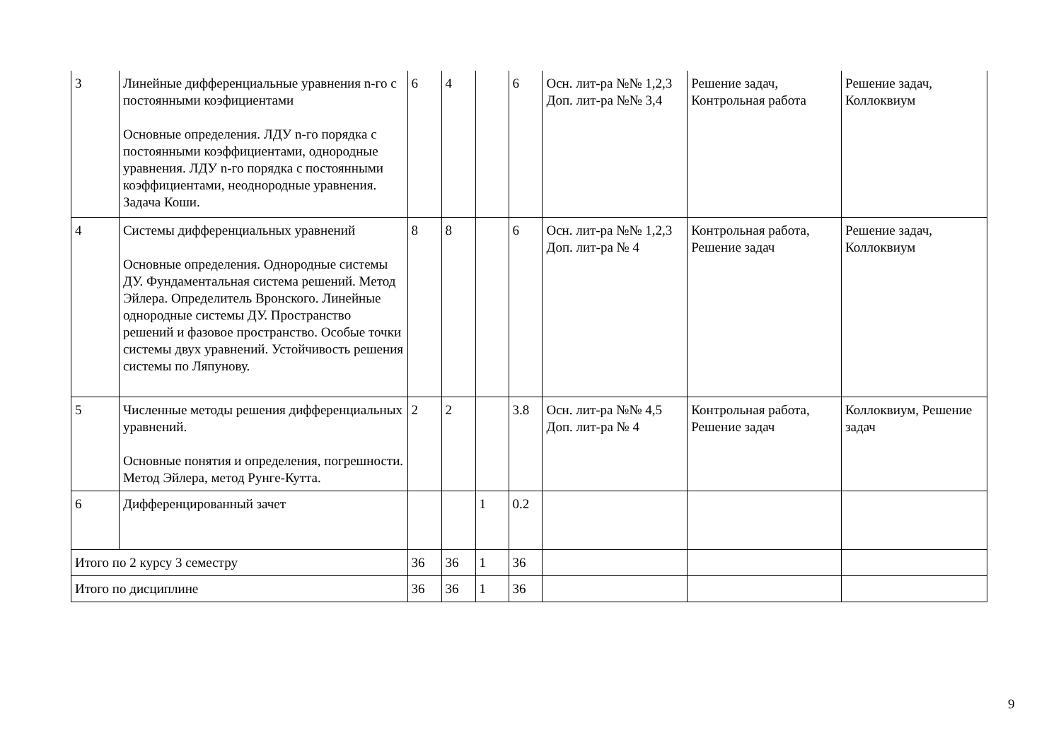| 3 | Линейные дифференциальные уравнения n-го с постоянными коэфициентами Основные определения. ЛДУ n-го порядка с постоянными коэффициентами, однородные уравнения. ЛДУ n-го порядка с постоянными коэффициентами, неоднородные уравнения. Задача Коши. | 6 | 4 | | 6 | Осн. лит-ра №№ 1,2,3 Доп. лит-ра №№ 3,4 | Решение задач, Контрольная работа | Решение задач, Коллоквиум |
| 4 | Системы дифференциальных уравнений Основные определения. Однородные системы ДУ. Фундаментальная система решений. Метод Эйлера. Определитель Вронского. Линейные однородные системы ДУ. Пространство решений и фазовое пространство. Особые точки системы двух уравнений. Устойчивость решения системы по Ляпунову. | 8 | 8 | | 6 | Осн. лит-ра №№ 1,2,3 Доп. лит-ра № 4 | Контрольная работа, Решение задач | Решение задач, Коллоквиум |
| 5 | Численные методы решения дифференциальных уравнений. Основные понятия и определения, погрешности. Метод Эйлера, метод Рунге-Кутта. | 2 | 2 | | 3.8 | Осн. лит-ра №№ 4,5 Доп. лит-ра № 4 | Контрольная работа, Решение задач | Коллоквиум, Решение задач |
| 6 | Дифференцированный зачет | | | 1 | 0.2 | | | |
| Итого по 2 курсу 3 семестру | | 36 | 36 | 1 | 36 | | | |
| Итого по дисциплине | | 36 | 36 | 1 | 36 | | | |
9